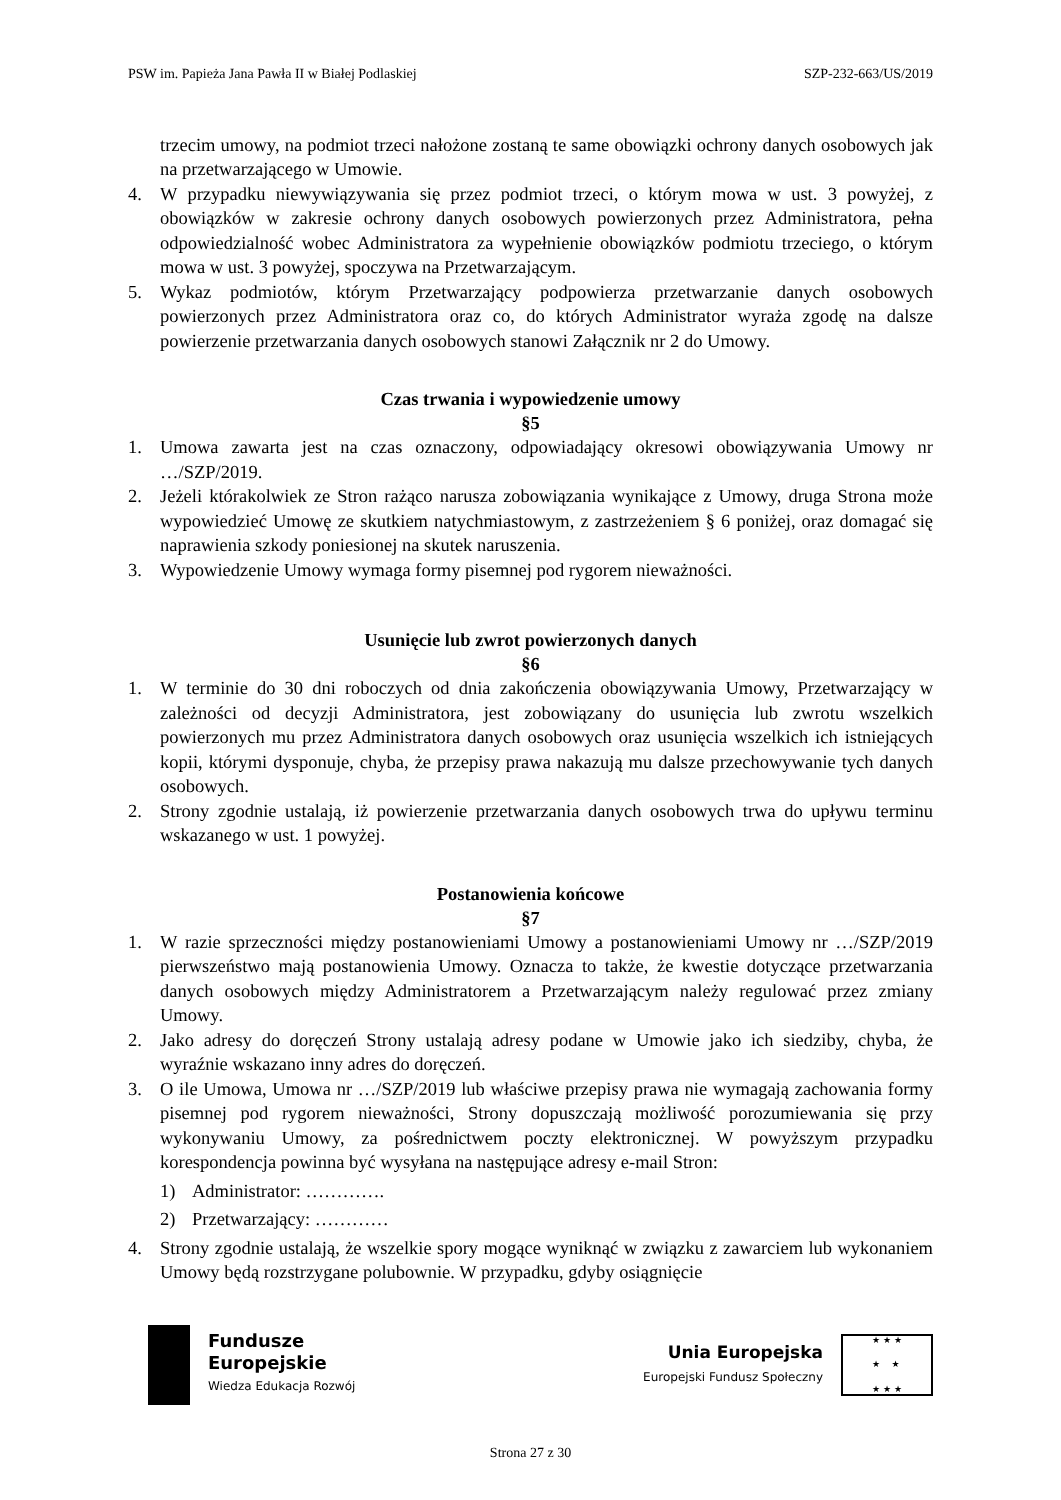PSW im. Papieża Jana Pawła II w Białej Podlaskiej SZP-232-663/US/2019
trzecim umowy, na podmiot trzeci nałożone zostaną te same obowiązki ochrony danych osobowych jak na przetwarzającego w Umowie.
4. W przypadku niewywiązywania się przez podmiot trzeci, o którym mowa w ust. 3 powyżej, z obowiązków w zakresie ochrony danych osobowych powierzonych przez Administratora, pełna odpowiedzialność wobec Administratora za wypełnienie obowiązków podmiotu trzeciego, o którym mowa w ust. 3 powyżej, spoczywa na Przetwarzającym.
5. Wykaz podmiotów, którym Przetwarzający podpowierza przetwarzanie danych osobowych powierzonych przez Administratora oraz co, do których Administrator wyraża zgodę na dalsze powierzenie przetwarzania danych osobowych stanowi Załącznik nr 2 do Umowy.
Czas trwania i wypowiedzenie umowy
§5
1. Umowa zawarta jest na czas oznaczony, odpowiadający okresowi obowiązywania Umowy nr …/SZP/2019.
2. Jeżeli którakolwiek ze Stron rażąco narusza zobowiązania wynikające z Umowy, druga Strona może wypowiedzieć Umowę ze skutkiem natychmiastowym, z zastrzeżeniem § 6 poniżej, oraz domagać się naprawienia szkody poniesionej na skutek naruszenia.
3. Wypowiedzenie Umowy wymaga formy pisemnej pod rygorem nieważności.
Usunięcie lub zwrot powierzonych danych
§6
1. W terminie do 30 dni roboczych od dnia zakończenia obowiązywania Umowy, Przetwarzający w zależności od decyzji Administratora, jest zobowiązany do usunięcia lub zwrotu wszelkich powierzonych mu przez Administratora danych osobowych oraz usunięcia wszelkich ich istniejących kopii, którymi dysponuje, chyba, że przepisy prawa nakazują mu dalsze przechowywanie tych danych osobowych.
2. Strony zgodnie ustalają, iż powierzenie przetwarzania danych osobowych trwa do upływu terminu wskazanego w ust. 1 powyżej.
Postanowienia końcowe
§7
1. W razie sprzeczności między postanowieniami Umowy a postanowieniami Umowy nr …/SZP/2019 pierwszeństwo mają postanowienia Umowy. Oznacza to także, że kwestie dotyczące przetwarzania danych osobowych między Administratorem a Przetwarzającym należy regulować przez zmiany Umowy.
2. Jako adresy do doręczeń Strony ustalają adresy podane w Umowie jako ich siedziby, chyba, że wyraźnie wskazano inny adres do doręczeń.
3. O ile Umowa, Umowa nr …/SZP/2019 lub właściwe przepisy prawa nie wymagają zachowania formy pisemnej pod rygorem nieważności, Strony dopuszczają możliwość porozumiewania się przy wykonywaniu Umowy, za pośrednictwem poczty elektronicznej. W powyższym przypadku korespondencja powinna być wysyłana na następujące adresy e-mail Stron:
1) Administrator: ………….
2) Przetwarzający: …………
4. Strony zgodnie ustalają, że wszelkie spory mogące wyniknąć w związku z zawarciem lub wykonaniem Umowy będą rozstrzygane polubownie. W przypadku, gdyby osiągnięcie
Fundusze
Europejskie
Wiedza Edukacja Rozwój
Unia Europejska
Europejski Fundusz Społeczny
★ ★ ★
★ ★
★ ★ ★
Strona 27 z 30